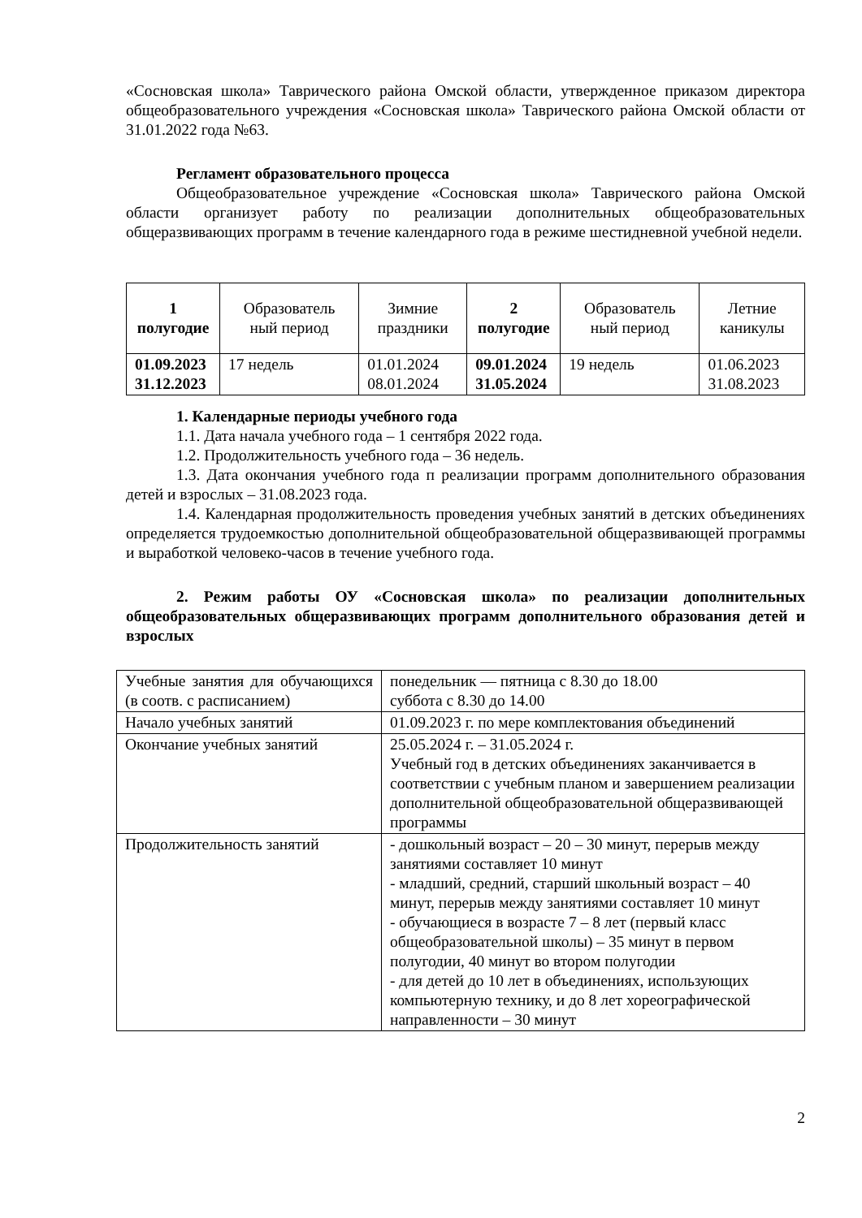«Сосновская школа» Таврического района Омской области, утвержденное приказом директора общеобразовательного учреждения «Сосновская школа» Таврического района Омской области от 31.01.2022 года №63.
Регламент образовательного процесса
Общеобразовательное учреждение «Сосновская школа» Таврического района Омской области организует работу по реализации дополнительных общеобразовательных общеразвивающих программ в течение календарного года в режиме шестидневной учебной недели.
| 1 полугодие | Образователь ный период | Зимние праздники | 2 полугодие | Образователь ный период | Летние каникулы |
| 01.09.2023 31.12.2023 | 17 недель | 01.01.2024 08.01.2024 | 09.01.2024 31.05.2024 | 19 недель | 01.06.2023 31.08.2023 |
1. Календарные периоды учебного года
1.1. Дата начала учебного года – 1 сентября 2022 года.
1.2. Продолжительность учебного года – 36 недель.
1.3. Дата окончания учебного года п реализации программ дополнительного образования детей и взрослых – 31.08.2023 года.
1.4. Календарная продолжительность проведения учебных занятий в детских объединениях определяется трудоемкостью дополнительной общеобразовательной общеразвивающей программы и выработкой человеко-часов в течение учебного года.
2. Режим работы ОУ «Сосновская школа» по реализации дополнительных общеобразовательных общеразвивающих программ дополнительного образования детей и взрослых
| Учебные занятия для обучающихся (в соотв. с расписанием) | понедельник — пятница с 8.30 до 18.00 суббота с 8.30 до 14.00 |
| Начало учебных занятий | 01.09.2023 г. по мере комплектования объединений |
| Окончание учебных занятий | 25.05.2024 г. – 31.05.2024 г. Учебный год в детских объединениях заканчивается в соответствии с учебным планом и завершением реализации дополнительной общеобразовательной общеразвивающей программы |
| Продолжительность занятий | - дошкольный возраст – 20 – 30 минут, перерыв между занятиями составляет 10 минут - младший, средний, старший школьный возраст – 40 минут, перерыв между занятиями составляет 10 минут - обучающиеся в возрасте 7 – 8 лет (первый класс общеобразовательной школы) – 35 минут в первом полугодии, 40 минут во втором полугодии - для детей до 10 лет в объединениях, использующих компьютерную технику, и до 8 лет хореографической направленности – 30 минут |
2